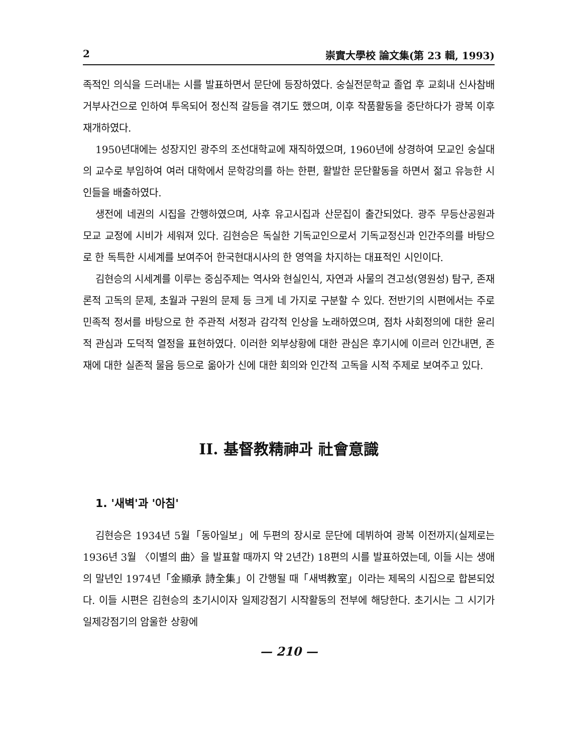2 崇實大學校 論文集(第 23 輯, 1993)
족적인 의식을 드러내는 시를 발표하면서 문단에 등장하였다. 숭실전문학교 졸업 후 교회내 신사참배거부사건으로 인하여 투옥되어 정신적 갈등을 겪기도 했으며, 이후 작품활동을 중단하다가 광복 이후 재개하였다.
1950년대에는 성장지인 광주의 조선대학교에 재직하였으며, 1960년에 상경하여 모교인 숭실대의 교수로 부임하여 여러 대학에서 문학강의를 하는 한편, 활발한 문단활동을 하면서 젊고 유능한 시인들을 배출하였다.
생전에 네권의 시집을 간행하였으며, 사후 유고시집과 산문집이 출간되었다. 광주 무등산공원과 모교 교정에 시비가 세워져 있다. 김현승은 독실한 기독교인으로서 기독교정신과 인간주의를 바탕으로 한 독특한 시세계를 보여주어 한국현대시사의 한 영역을 차지하는 대표적인 시인이다.
김현승의 시세계를 이루는 중심주제는 역사와 현실인식, 자연과 사물의 견고성(영원성) 탐구, 존재론적 고독의 문제, 초월과 구원의 문제 등 크게 네 가지로 구분할 수 있다. 전반기의 시편에서는 주로 민족적 정서를 바탕으로 한 주관적 서정과 감각적 인상을 노래하였으며, 점차 사회정의에 대한 윤리적 관심과 도덕적 열정을 표현하였다. 이러한 외부상황에 대한 관심은 후기시에 이르러 인간내면, 존재에 대한 실존적 물음 등으로 옮아가 신에 대한 회의와 인간적 고독을 시적 주제로 보여주고 있다.
II. 基督教精神과 社會意識
1. '새벽'과 '아침'
김현승은 1934년 5월「동아일보」에 두편의 장시로 문단에 데뷔하여 광복 이전까지(실제로는 1936년 3월 〈이별의 曲〉을 발표할 때까지 약 2년간) 18편의 시를 발표하였는데, 이들 시는 생애의 말년인 1974년「金顯承 詩全集」이 간행될 때「새벽教室」이라는 제목의 시집으로 합본되었다. 이들 시편은 김현승의 초기시이자 일제강점기 시작활동의 전부에 해당한다. 초기시는 그 시기가 일제강점기의 암울한 상황에
— 210 —